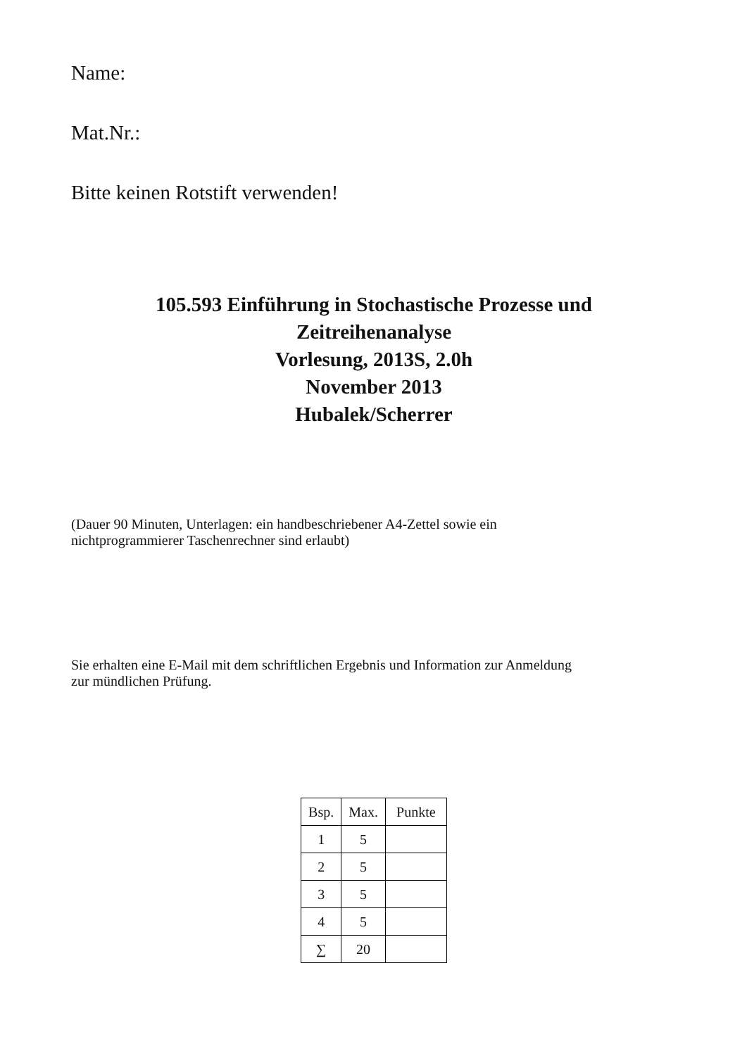Name:
Mat.Nr.:
Bitte keinen Rotstift verwenden!
105.593 Einführung in Stochastische Prozesse und
Zeitreihenanalyse
Vorlesung, 2013S, 2.0h
November 2013
Hubalek/Scherrer
(Dauer 90 Minuten, Unterlagen: ein handbeschriebener A4-Zettel sowie ein
nichtprogrammierer Taschenrechner sind erlaubt)
Sie erhalten eine E-Mail mit dem schriftlichen Ergebnis und Information zur Anmeldung
zur mündlichen Prüfung.
| Bsp. | Max. | Punkte |
| --- | --- | --- |
| 1 | 5 | |
| 2 | 5 | |
| 3 | 5 | |
| 4 | 5 | |
| ∑ | 20 | |